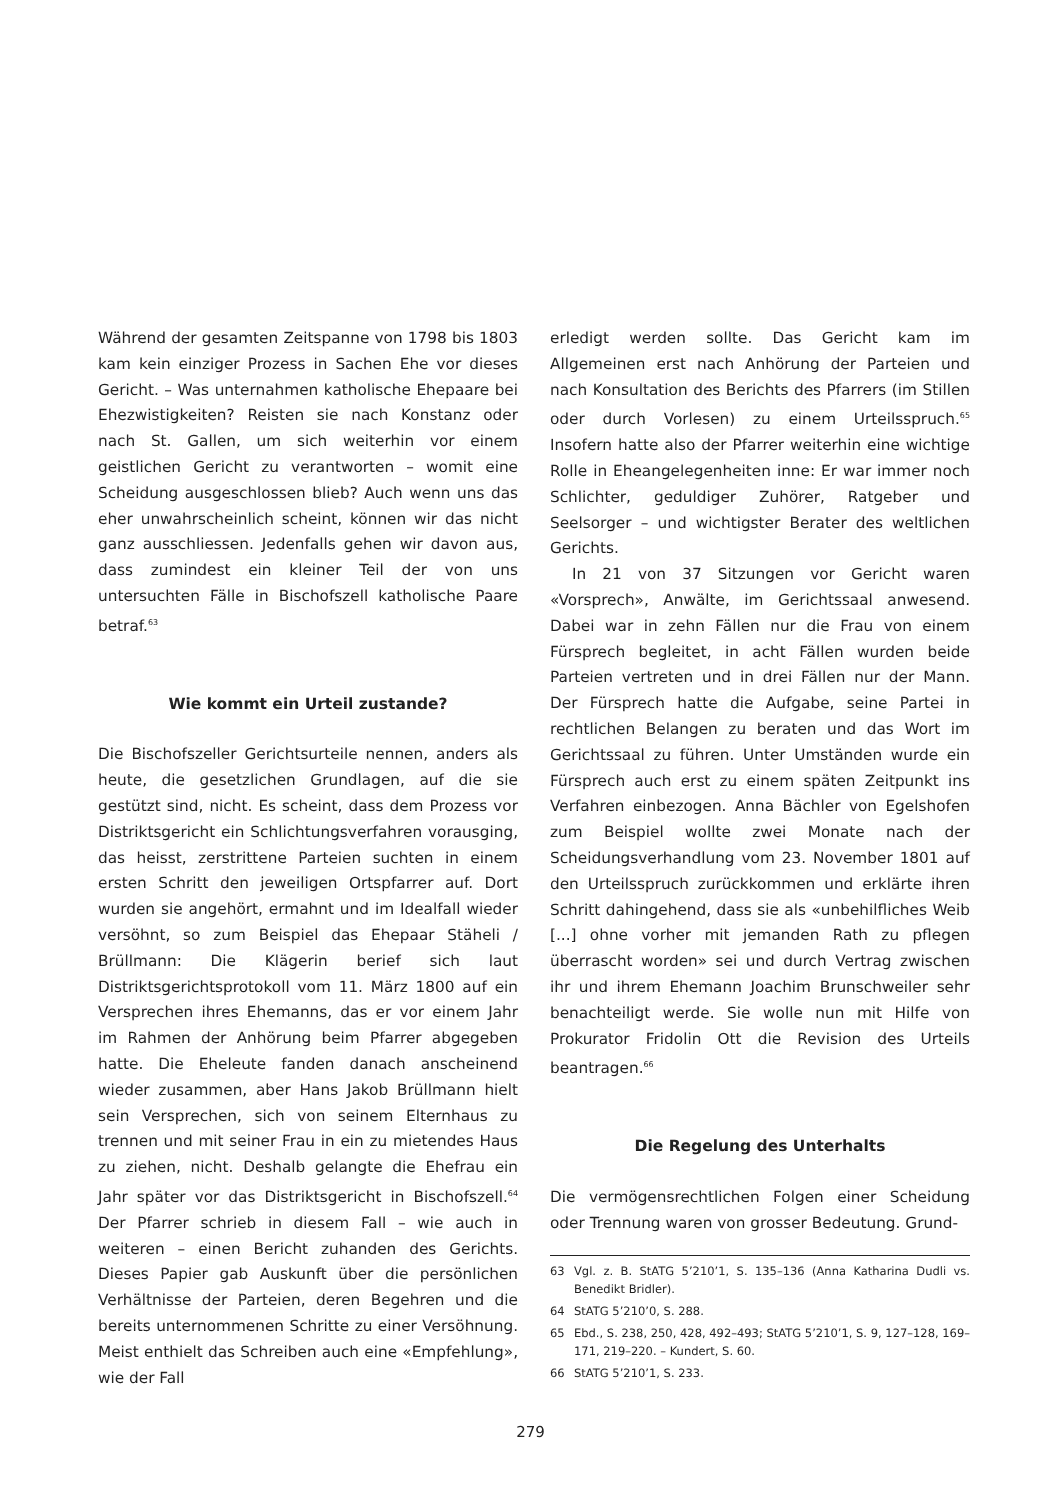Während der gesamten Zeitspanne von 1798 bis 1803 kam kein einziger Prozess in Sachen Ehe vor dieses Gericht. – Was unternahmen katholische Ehepaare bei Ehezwistigkeiten? Reisten sie nach Konstanz oder nach St. Gallen, um sich weiterhin vor einem geistlichen Gericht zu verantworten – womit eine Scheidung ausgeschlossen blieb? Auch wenn uns das eher unwahrscheinlich scheint, können wir das nicht ganz ausschliessen. Jedenfalls gehen wir davon aus, dass zumindest ein kleiner Teil der von uns untersuchten Fälle in Bischofszell katholische Paare betraf.<sup>63</sup>
Wie kommt ein Urteil zustande?
Die Bischofszeller Gerichtsurteile nennen, anders als heute, die gesetzlichen Grundlagen, auf die sie gestützt sind, nicht. Es scheint, dass dem Prozess vor Distriktsgericht ein Schlichtungsverfahren vorausging, das heisst, zerstrittene Parteien suchten in einem ersten Schritt den jeweiligen Ortspfarrer auf. Dort wurden sie angehört, ermahnt und im Idealfall wieder versöhnt, so zum Beispiel das Ehepaar Stäheli / Brüllmann: Die Klägerin berief sich laut Distriktsgerichtsprotokoll vom 11. März 1800 auf ein Versprechen ihres Ehemanns, das er vor einem Jahr im Rahmen der Anhörung beim Pfarrer abgegeben hatte. Die Eheleute fanden danach anscheinend wieder zusammen, aber Hans Jakob Brüllmann hielt sein Versprechen, sich von seinem Elternhaus zu trennen und mit seiner Frau in ein zu mietendes Haus zu ziehen, nicht. Deshalb gelangte die Ehefrau ein Jahr später vor das Distriktsgericht in Bischofszell.<sup>64</sup> Der Pfarrer schrieb in diesem Fall – wie auch in weiteren – einen Bericht zuhanden des Gerichts. Dieses Papier gab Auskunft über die persönlichen Verhältnisse der Parteien, deren Begehren und die bereits unternommenen Schritte zu einer Versöhnung. Meist enthielt das Schreiben auch eine «Empfehlung», wie der Fall
erledigt werden sollte. Das Gericht kam im Allgemeinen erst nach Anhörung der Parteien und nach Konsultation des Berichts des Pfarrers (im Stillen oder durch Vorlesen) zu einem Urteilsspruch.<sup>65</sup> Insofern hatte also der Pfarrer weiterhin eine wichtige Rolle in Eheangelegenheiten inne: Er war immer noch Schlichter, geduldiger Zuhörer, Ratgeber und Seelsorger – und wichtigster Berater des weltlichen Gerichts.
In 21 von 37 Sitzungen vor Gericht waren «Vorsprech», Anwälte, im Gerichtssaal anwesend. Dabei war in zehn Fällen nur die Frau von einem Fürsprech begleitet, in acht Fällen wurden beide Parteien vertreten und in drei Fällen nur der Mann. Der Fürsprech hatte die Aufgabe, seine Partei in rechtlichen Belangen zu beraten und das Wort im Gerichtssaal zu führen. Unter Umständen wurde ein Fürsprech auch erst zu einem späten Zeitpunkt ins Verfahren einbezogen. Anna Bächler von Egelshofen zum Beispiel wollte zwei Monate nach der Scheidungsverhandlung vom 23. November 1801 auf den Urteilsspruch zurückkommen und erklärte ihren Schritt dahingehend, dass sie als «unbehilfliches Weib [...] ohne vorher mit jemanden Rath zu pflegen überrascht worden» sei und durch Vertrag zwischen ihr und ihrem Ehemann Joachim Brunschweiler sehr benachteiligt werde. Sie wolle nun mit Hilfe von Prokurator Fridolin Ott die Revision des Urteils beantragen.<sup>66</sup>
Die Regelung des Unterhalts
Die vermögensrechtlichen Folgen einer Scheidung oder Trennung waren von grosser Bedeutung. Grund-
63 Vgl. z. B. StATG 5’210’1, S. 135–136 (Anna Katharina Dudli vs. Benedikt Bridler).
64 StATG 5’210’0, S. 288.
65 Ebd., S. 238, 250, 428, 492–493; StATG 5’210’1, S. 9, 127–128, 169–171, 219–220. – Kundert, S. 60.
66 StATG 5’210’1, S. 233.
279